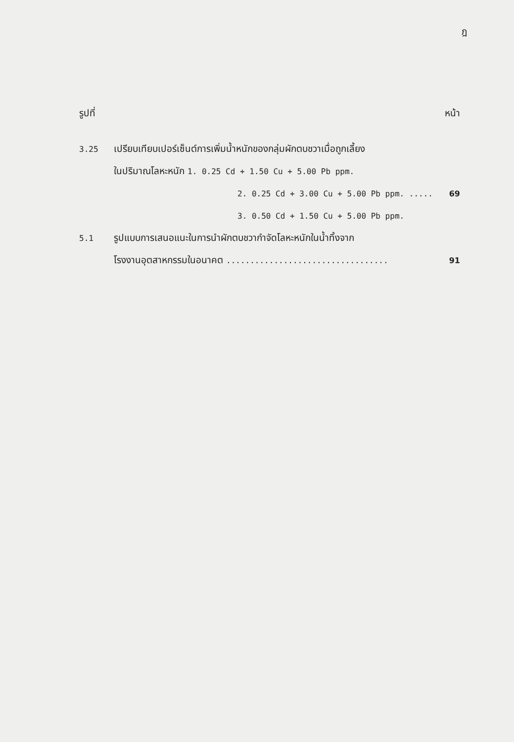ฎ
รูปที่ หน้า
3.25 เปรียบเทียบเปอร์เซ็นต์การเพิ่มน้ำหนักของกลุ่มผักตบชวาเมื่อถูกเลี้ยง
ในปริมาณโลหะหนัก 1. 0.25 Cd + 1.50 Cu + 5.00 Pb ppm.
2. 0.25 Cd + 3.00 Cu + 5.00 Pb ppm. ..... 69
3. 0.50 Cd + 1.50 Cu + 5.00 Pb ppm.
5.1 รูปแบบการเสนอแนะในการนำผักตบชวากำจัดโลหะหนักในน้ำทิ้งจาก
โรงงานอุตสาหกรรมในอนาคต .................................. 91